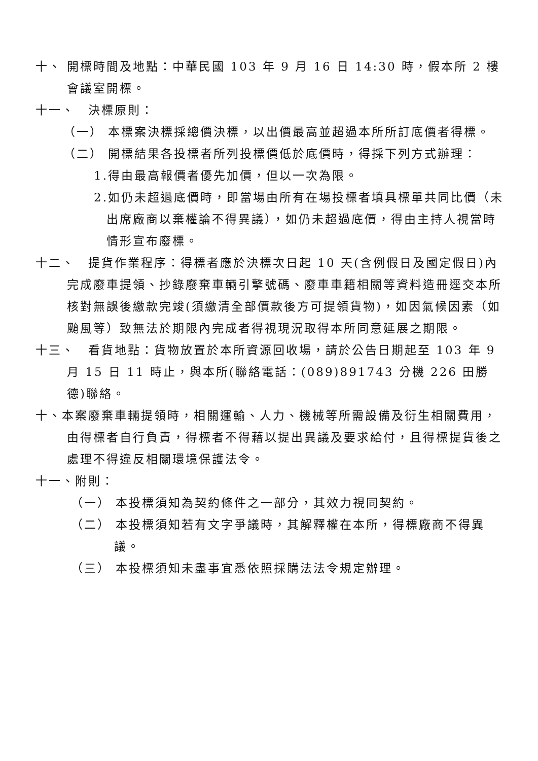十、 開標時間及地點：中華民國 103 年 9 月 16 日 14:30 時，假本所 2 樓會議室開標。
十一、　決標原則：
（一） 本標案決標採總價決標，以出價最高並超過本所所訂底價者得標。
（二） 開標結果各投標者所列投標價低於底價時，得採下列方式辦理：
1.得由最高報價者優先加價，但以一次為限。
2.如仍未超過底價時，即當場由所有在場投標者填具標單共同比價（未出席廠商以棄權論不得異議），如仍未超過底價，得由主持人視當時情形宣布廢標。
十二、　提貨作業程序：得標者應於決標次日起 10 天(含例假日及國定假日)內完成廢車提領、抄錄廢棄車輛引擎號碼、廢車車籍相關等資料造冊逕交本所核對無誤後繳款完竣(須繳清全部價款後方可提領貨物)，如因氣候因素（如颱風等）致無法於期限內完成者得視現況取得本所同意延展之期限。
十三、　看貨地點：貨物放置於本所資源回收場，請於公告日期起至 103 年 9 月 15 日 11 時止，與本所(聯絡電話：(089)891743 分機 226 田勝德)聯絡。
十、本案廢棄車輛提領時，相關運輸、人力、機械等所需設備及衍生相關費用，由得標者自行負責，得標者不得藉以提出異議及要求給付，且得標提貨後之處理不得違反相關環境保護法令。
十一、附則：
（一） 本投標須知為契約條件之一部分，其效力視同契約。
（二） 本投標須知若有文字爭議時，其解釋權在本所，得標廠商不得異議。
（三） 本投標須知未盡事宜悉依照採購法法令規定辦理。